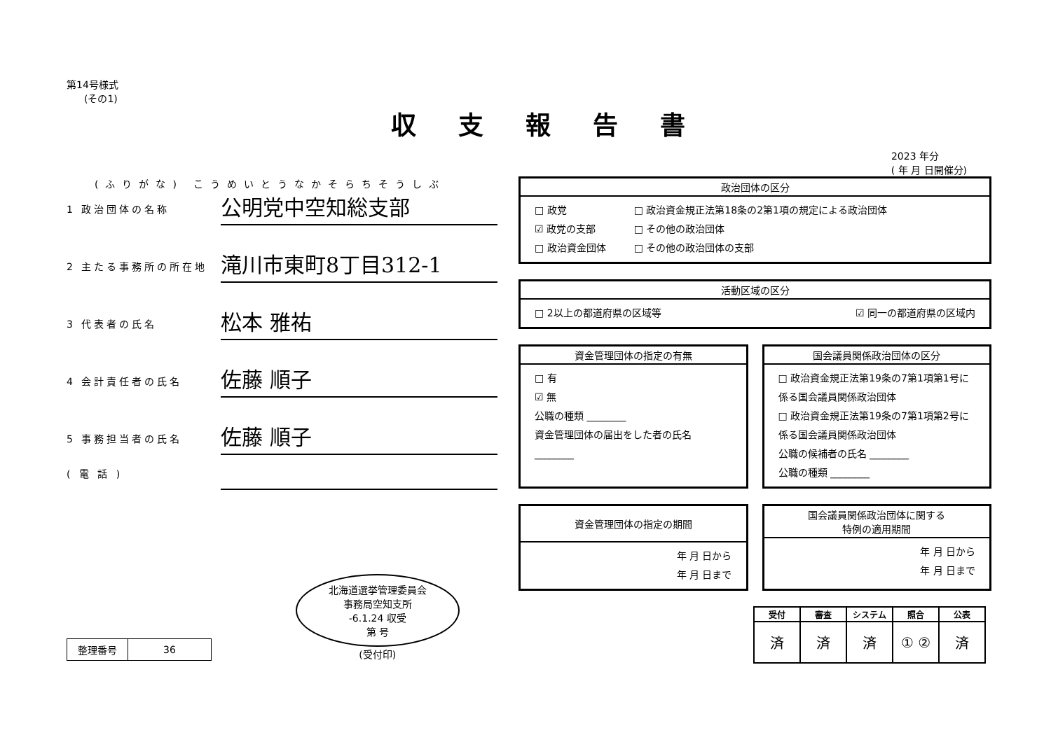第14号様式
(その1)
収支報告書
2023 年分
( 年 月 日開催分)
(ふりがな) こうめいとうなかそらちそうしぶ
1 政治団体の名称
公明党中空知総支部
2 主たる事務所の所在地
滝川市東町8丁目312-1
3 代表者の氏名
松本 雅祐
4 会計責任者の氏名
佐藤 順子
5 事務担当者の氏名
佐藤 順子
( 電 話 )
| 整理番号 | 36 |
北海道選挙管理委員会
事務局空知支所
-6.1.24 収受
第 号
(受付印)
政治団体の区分
□ 政党
☑ 政党の支部
□ 政治資金団体
□ 政治資金規正法第18条の2第1項の規定による政治団体
□ その他の政治団体
□ その他の政治団体の支部
活動区域の区分
□ 2以上の都道府県の区域等 ☑ 同一の都道府県の区域内
資金管理団体の指定の有無
□ 有
☑ 無
公職の種類 ________
資金管理団体の届出をした者の氏名 ________
国会議員関係政治団体の区分
□ 政治資金規正法第19条の7第1項第1号に係る国会議員関係政治団体
□ 政治資金規正法第19条の7第1項第2号に係る国会議員関係政治団体
公職の候補者の氏名 ________
公職の種類 ________
資金管理団体の指定の期間
年 月 日から
年 月 日まで
国会議員関係政治団体に関する
特例の適用期間
年 月 日から
年 月 日まで
| 受付 | 審査 | システム | 照合 | 公表 |
| --- | --- | --- | --- | --- |
| 済 | 済 | 済 | ① ② | 済 |